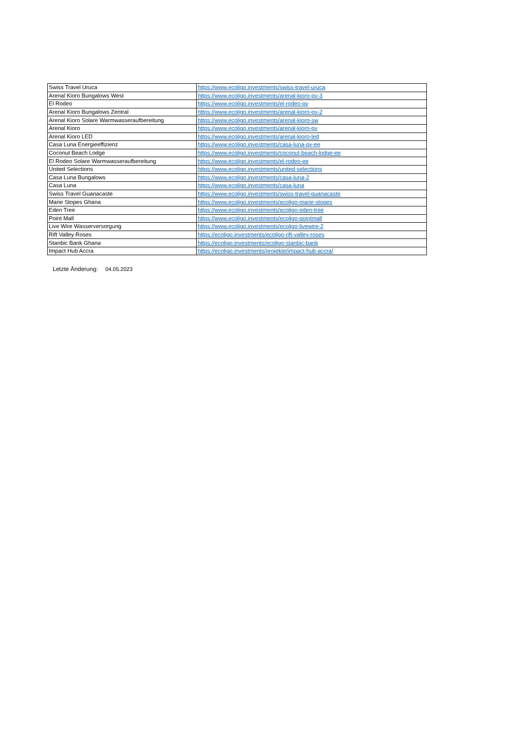| Swiss Travel Uruca | https://www.ecoligo.investments/swiss-travel-uruca |
| Arenal Kioro Bungalows West | https://www.ecoligo.investments/arenal-kioro-pv-3 |
| El Rodeo | https://www.ecoligo.investments/el-rodeo-pv |
| Arenal Kioro Bungalows Zentral | https://www.ecoligo.investments/arenal-kioro-pv-2 |
| Arenal Kioro Solare Warmwasseraufbereitung | https://www.ecoligo.investments/arenal-kioro-sw |
| Arenal Kioro | https://www.ecoligo.investments/arenal-kioro-pv |
| Arenal Kioro LED | https://www.ecoligo.investments/arenal-kioro-led |
| Casa Luna Energieeffizienz | https://www.ecoligo.investments/casa-luna-pv-ee |
| Coconut Beach Lodge | https://www.ecoligo.investments/coconut-beach-lodge-ee |
| El Rodeo Solare Warmwasseraufbereitung | https://www.ecoligo.investments/el-rodeo-ee |
| United Selections | https://www.ecoligo.investments/united-selections |
| Casa Luna Bungalows | https://www.ecoligo.investments/casa-luna-2 |
| Casa Luna | https://www.ecoligo.investments/casa-luna |
| Swiss Travel Guanacaste | https://www.ecoligo.investments/swiss-travel-guanacaste |
| Marie Stopes Ghana | https://www.ecoligo.investments/ecoligo-marie-stopes |
| Eden Tree | https://www.ecoligo.investments/ecoligo-eden-tree |
| Point Mall | https://www.ecoligo.investments/ecoligo-pointmall |
| Live Wire Wasserversorgung | https://www.ecoligo.investments/ecoligo-livewire-2 |
| Rift Valley Roses | https://ecoligo.investments/ecoligo-rift-valley-roses |
| Stanbic Bank Ghana | https://ecoligo.investments/ecoligo-stanbic-bank |
| Impact Hub Accra | https://ecoligo.investments/projekte/impact-hub-accra/ |
Letzte Änderung: 04.05.2023